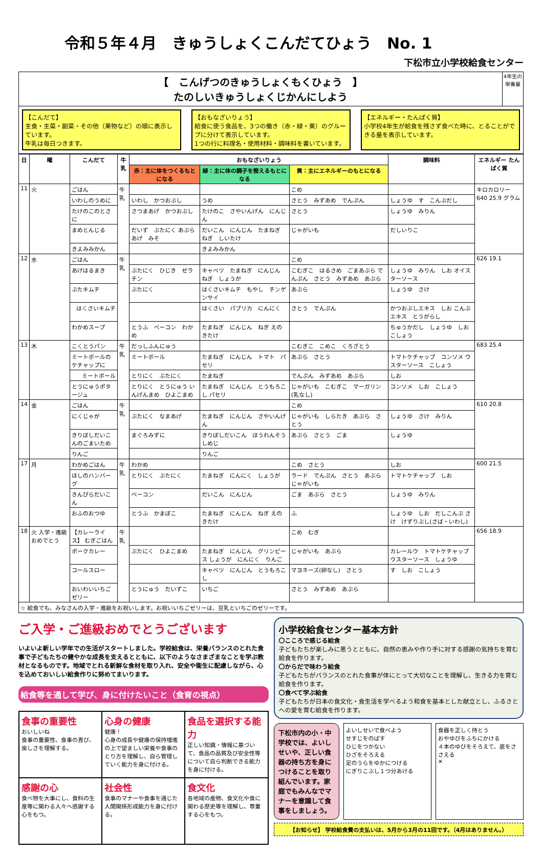令和５年４月　きゅうしょくこんだてひょう　No. 1
下松市立小学校給食センター
【　こんげつのきゅうしょくもくひょう　】
たのしいきゅうしょくじかんにしよう
4年生の 栄養量
【こんだて】
主食・主菜・副菜・その他（果物など）の順に表示しています。
牛乳は毎日つきます。
【おもなざいりょう】
給食に使う食品を、3つの働き（赤・緑・黄）のグループに分けて表示しています。
1つの行に料理名・使用材料・調味料を書いています。
【エネルギー・たんぱく質】
小学校4年生が給食を残さず食べた時に、とることができる量を表示しています。
| 日 | 曜 | こんだて | 牛乳 | おもなざいりょう | | | 調味料 | エネルギー たんぱく質 |
| --- | --- | --- | --- | --- | --- | --- | --- | --- |
| | | | | 赤：主に体をつくるもとになる | 緑：主に体の調子を整えるもとになる | 黄：主にエネルギーのもとになる | | |
| 11 | 火 | ごはん | 牛乳 | | | こめ | | キロカロリー 640 25.9 グラム |
| | | いわしのうめに | | いわし かつおぶし | うめ | さとう みずあめ でんぷん | しょうゆ す こんぶだし | |
| | | たけのこのとさに | | さつまあげ かつおぶし | たけのこ さやいんげん にんじん | さとう | しょうゆ みりん | |
| | | まめとんじる | | だいず ぶたにく あぶらあげ みそ | だいこん にんじん たまねぎ ねぎ しいたけ | じゃがいも | だしいりこ | |
| | | きよみみかん | | | きよみみかん | | | |
| 12 | 水 | ごはん | 牛乳 | | | こめ | | 626 19.1 |
| | | あげはるまき | | ぶたにく ひじき ゼラチン | キャベツ たまねぎ にんじん ねぎ しょうが | こむぎこ はるさめ ごまあぶら でんぷん さとう みずあめ あぶら | しょうゆ みりん しお オイスターソース | |
| | | ぶたキムチ | | ぶたにく | はくさいキムチ もやし チンゲンサイ | あぶら | しょうゆ さけ | |
| | | はくさいキムチ | | | はくさい パプリカ にんにく | さとう でんぷん | かつおぶしエキス しお こんぶエキス とうがらし | |
| | | わかめスープ | | とうふ ベーコン わかめ | たまねぎ にんじん ねぎ えのきたけ | | ちゅうかだし しょうゆ しお こしょう | |
| 13 | 木 | こくとうパン | 牛乳 | だっしふんにゅう | | こむぎこ こめこ くろざとう | | 683 25.4 |
| | | ミートボールのケチャップに | | ミートボール | たまねぎ にんじん トマト パセリ | あぶら さとう | トマトケチャップ コンソメ ウスターソース こしょう | |
| | | ミートボール | | とりにく ぶたにく | たまねぎ | でんぷん みずあめ あぶら | しお | |
| | | とうにゅうポタージュ | | とりにく とうにゅう いんげんまめ ひよこまめ | たまねぎ にんじん とうもろこし パセリ | じゃがいも こむぎこ マーガリン(乳なし) | コンソメ しお こしょう | |
| 14 | 金 | ごはん | 牛乳 | | | こめ | | 610 20.8 |
| | | にくじゃが | | ぶたにく なまあげ | たまねぎ にんじん さやいんげん | じゃがいも しらたき あぶら さとう | しょうゆ さけ みりん | |
| | | きりぼしだいこんのごまいため | | まぐろみずに | きりぼしだいこん ほうれんそう しめじ | あぶら さとう ごま | しょうゆ | |
| | | りんご | | | りんご | | | |
| 17 | 月 | わかめごはん | 牛乳 | わかめ | | こめ さとう | しお | 600 21.5 |
| | | ほしのハンバーグ | | とりにく ぶたにく | たまねぎ にんにく しょうが | ラード でんぷん さとう あぶら じゃがいも | トマトケチャップ しお | |
| | | きんぴらだいこん | | ベーコン | だいこん にんじん | ごま あぶら さとう | しょうゆ みりん | |
| | | おふのおつゆ | | とうふ かまぼこ | たまねぎ にんじん ねぎ えのきたけ | ふ | しょうゆ しお だしこんぶ さけ けずりぶし(さば・いわし) | |
| 18 | 火 入学・進級おめでとう | 【カレーライス】 むぎごはん | 牛乳 | | | こめ むぎ | | 656 18.9 |
| | | ポークカレー | | ぶたにく ひよこまめ | たまねぎ にんじん グリンピース しょうが にんにく りんご | じゃがいも あぶら | カレールウ トマトケチャップ ウスターソース しょうゆ | |
| | | コールスロー | | | キャベツ にんじん とうもろこし | マヨネーズ(卵なし) さとう | す しお こしょう | |
| | | おいわいいちごゼリー | | とうにゅう だいずこ | いちご | さとう みずあめ あぶら | | |
| ☆ 給食でも、みなさんの入学・進級をお祝いします。お祝いいちごゼリーは、豆乳といちごのゼリーです。 | | | | | | | | |
ご入学・ご進級おめでとうございます
いよいよ新しい学年での生活がスタートしました。学校給食は、栄養バランスのとれた食事で子どもたちの健やかな成長を支えるとともに、以下のようなさまざまなことを学ぶ教材となるものです。地域でとれる新鮮な食材を取り入れ、安全や衛生に配慮しながら、心を込めておいしい給食作りに努めてまいります。
給食等を通して学び、身に付けたいこと（食育の視点）
食事の重要性
おいしいね
食事の重要性、食事の喜び、楽しさを理解する。
心身の健康
健康！
心身の成長や健康の保持増進の上で望ましい栄養や食事のとり方を理解し、自ら管理していく能力を身に付ける。
食品を選択する能力
正しい知識・情報に基づいて、食品の品質及び安全性等について自ら判断できる能力を身に付ける。
感謝の心
食べ物を大事にし、食料の生産等に関わる人々へ感謝する心をもつ。
社会性
食事のマナーや食事を通じた人間関係形成能力を身に付ける。
食文化
各地域の産物、食文化や食に関わる歴史等を理解し、尊重する心をもつ。
小学校給食センター基本方針
〇こころで感じる給食
子どもたちが楽しみに思うとともに、自然の恵みや作り手に対する感謝の気持ちを育む給食を作ります。
〇からだで味わう給食
子どもたちがバランスのとれた食事が体にとって大切なことを理解し、生きる力を育む給食を作ります。
〇食べて学ぶ給食
子どもたちが日本の食文化・食生活を学べるよう和食を基本とした献立とし、ふるさとへの愛を育む給食を作ります。
下松市内の小・中学校では、よいしせいや、正しい食器の持ち方を身につけることを取り組んでいます。家庭でもみんなでマナーを意識して食事をしましょう。
よいしせいで食べよう
せすじをのばす
ひじをつかない
ひざをそろえる
足のうらをゆかにつける
にぎりこぶし１つ分あける
食器を正しく持とう
おやゆびをふちにかける
４本のゆびをそろえて、底をささえる
✕
【お知らせ】 学校給食費の支払いは、5月から3月の11回です。（4月はありません。）